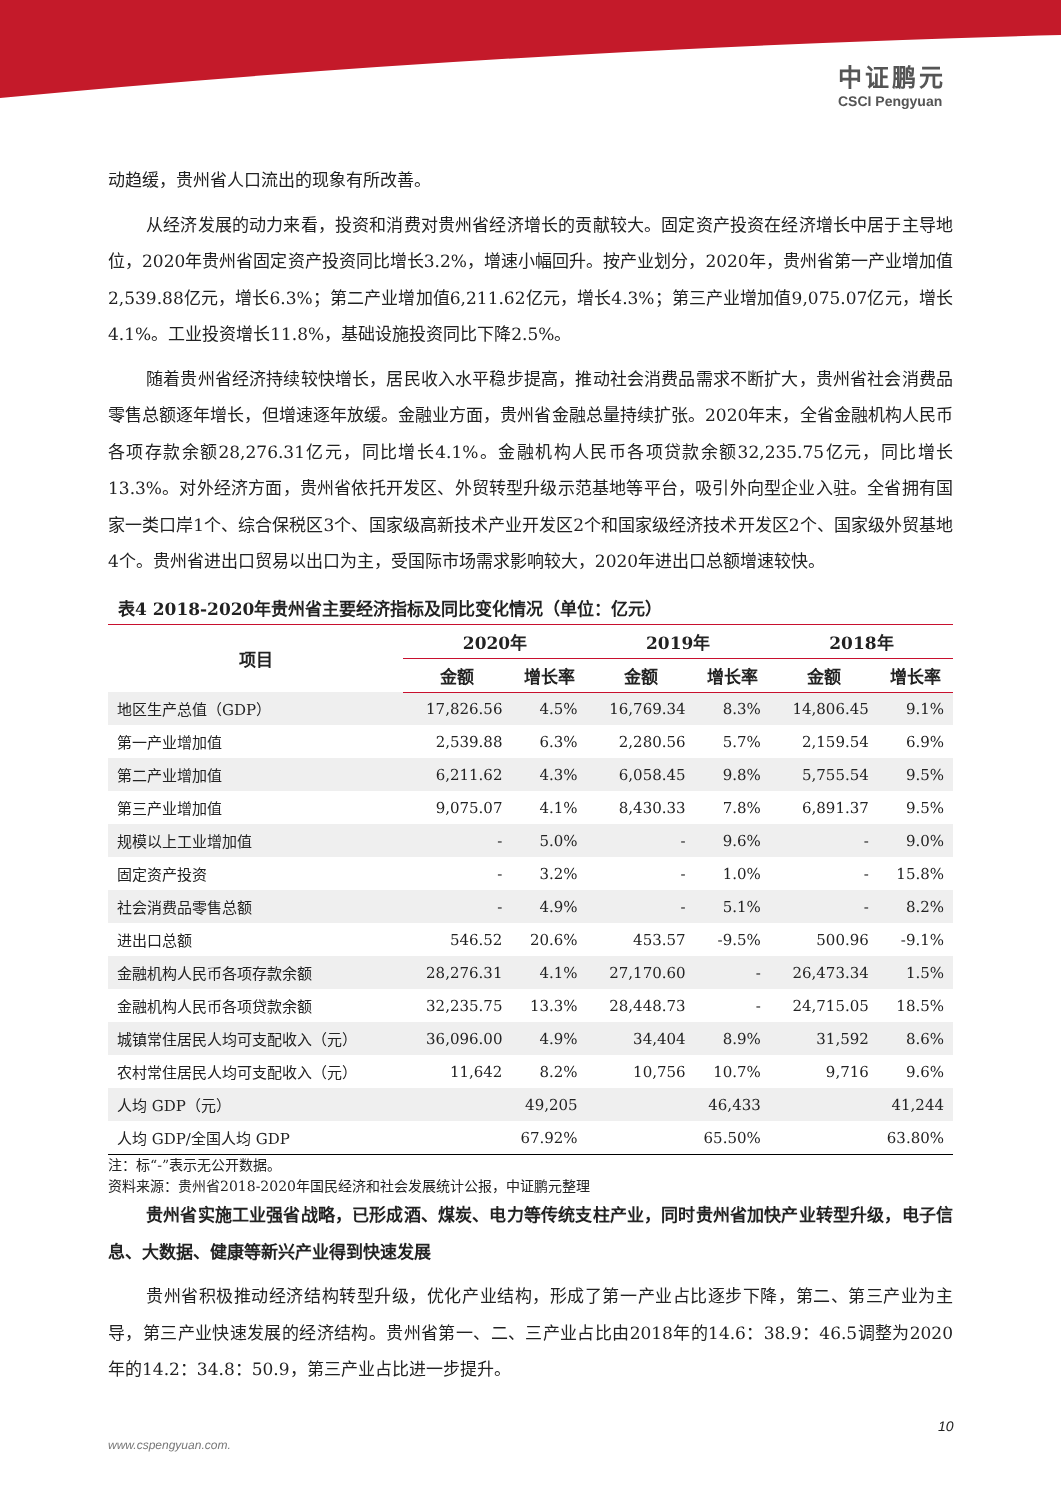中证鹏元
CSCI Pengyuan
动趋缓，贵州省人口流出的现象有所改善。
从经济发展的动力来看，投资和消费对贵州省经济增长的贡献较大。固定资产投资在经济增长中居于主导地位，2020年贵州省固定资产投资同比增长3.2%，增速小幅回升。按产业划分，2020年，贵州省第一产业增加值2,539.88亿元，增长6.3%；第二产业增加值6,211.62亿元，增长4.3%；第三产业增加值9,075.07亿元，增长4.1%。工业投资增长11.8%，基础设施投资同比下降2.5%。
随着贵州省经济持续较快增长，居民收入水平稳步提高，推动社会消费品需求不断扩大，贵州省社会消费品零售总额逐年增长，但增速逐年放缓。金融业方面，贵州省金融总量持续扩张。2020年末，全省金融机构人民币各项存款余额28,276.31亿元，同比增长4.1%。金融机构人民币各项贷款余额32,235.75亿元，同比增长13.3%。对外经济方面，贵州省依托开发区、外贸转型升级示范基地等平台，吸引外向型企业入驻。全省拥有国家一类口岸1个、综合保税区3个、国家级高新技术产业开发区2个和国家级经济技术开发区2个、国家级外贸基地4个。贵州省进出口贸易以出口为主，受国际市场需求影响较大，2020年进出口总额增速较快。
表4 2018-2020年贵州省主要经济指标及同比变化情况（单位：亿元）
| 项目 | 2020年 | | 2019年 | | 2018年 | |
| --- | --- | --- | --- | --- | --- | --- |
| | 金额 | 增长率 | 金额 | 增长率 | 金额 | 增长率 |
| 地区生产总值（GDP） | 17,826.56 | 4.5% | 16,769.34 | 8.3% | 14,806.45 | 9.1% |
| 第一产业增加值 | 2,539.88 | 6.3% | 2,280.56 | 5.7% | 2,159.54 | 6.9% |
| 第二产业增加值 | 6,211.62 | 4.3% | 6,058.45 | 9.8% | 5,755.54 | 9.5% |
| 第三产业增加值 | 9,075.07 | 4.1% | 8,430.33 | 7.8% | 6,891.37 | 9.5% |
| 规模以上工业增加值 | - | 5.0% | - | 9.6% | - | 9.0% |
| 固定资产投资 | - | 3.2% | - | 1.0% | - | 15.8% |
| 社会消费品零售总额 | - | 4.9% | - | 5.1% | - | 8.2% |
| 进出口总额 | 546.52 | 20.6% | 453.57 | -9.5% | 500.96 | -9.1% |
| 金融机构人民币各项存款余额 | 28,276.31 | 4.1% | 27,170.60 | - | 26,473.34 | 1.5% |
| 金融机构人民币各项贷款余额 | 32,235.75 | 13.3% | 28,448.73 | - | 24,715.05 | 18.5% |
| 城镇常住居民人均可支配收入（元） | 36,096.00 | 4.9% | 34,404 | 8.9% | 31,592 | 8.6% |
| 农村常住居民人均可支配收入（元） | 11,642 | 8.2% | 10,756 | 10.7% | 9,716 | 9.6% |
| 人均 GDP（元） | 49,205 | | 46,433 | | 41,244 | |
| 人均 GDP/全国人均 GDP | 67.92% | | 65.50% | | 63.80% | |
注：标“-”表示无公开数据。
资料来源：贵州省2018-2020年国民经济和社会发展统计公报，中证鹏元整理
贵州省实施工业强省战略，已形成酒、煤炭、电力等传统支柱产业，同时贵州省加快产业转型升级，电子信息、大数据、健康等新兴产业得到快速发展
贵州省积极推动经济结构转型升级，优化产业结构，形成了第一产业占比逐步下降，第二、第三产业为主导，第三产业快速发展的经济结构。贵州省第一、二、三产业占比由2018年的14.6：38.9：46.5调整为2020年的14.2：34.8：50.9，第三产业占比进一步提升。
10
www.cspengyuan.com.